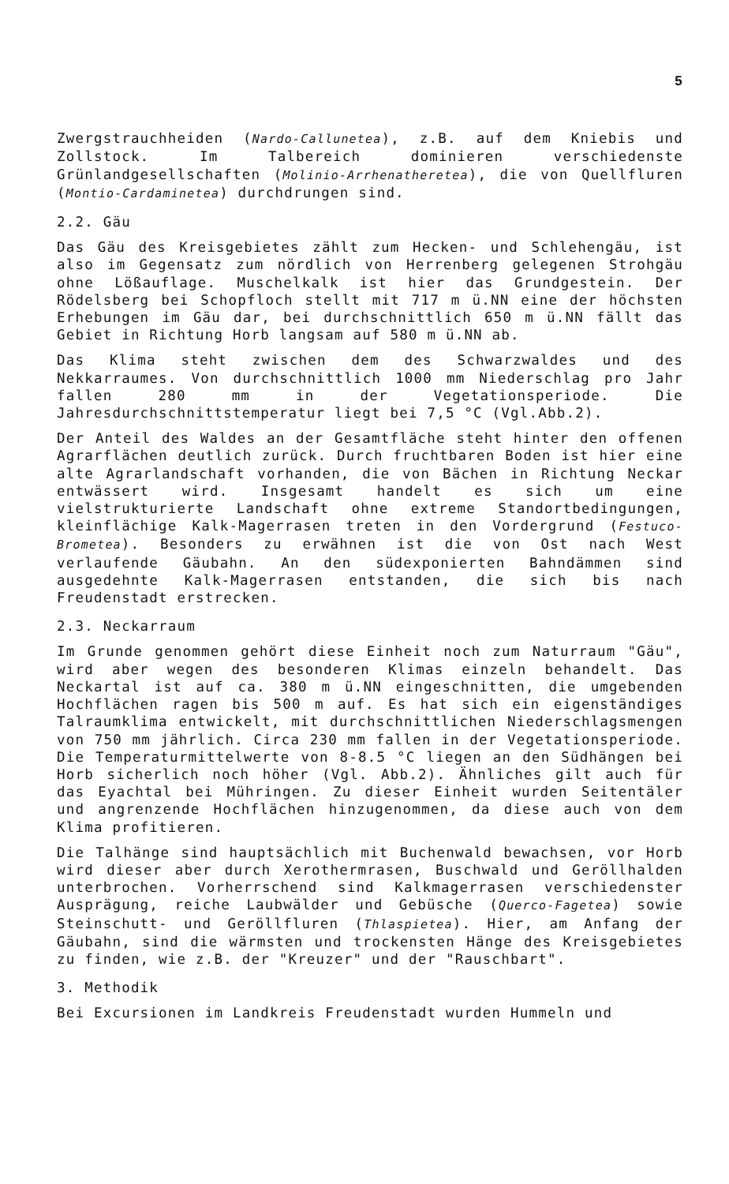5
Zwergstrauchheiden (Nardo-Callunetea), z.B. auf dem Kniebis und Zollstock. Im Talbereich dominieren verschiedenste Grünlandgesellschaften (Molinio-Arrhenatheretea), die von Quellfluren (Montio-Cardaminetea) durchdrungen sind.
2.2. Gäu
Das Gäu des Kreisgebietes zählt zum Hecken- und Schlehengäu, ist also im Gegensatz zum nördlich von Herrenberg gelegenen Strohgäu ohne Lößauflage. Muschelkalk ist hier das Grundgestein. Der Rödelsberg bei Schopfloch stellt mit 717 m ü.NN eine der höchsten Erhebungen im Gäu dar, bei durchschnittlich 650 m ü.NN fällt das Gebiet in Richtung Horb langsam auf 580 m ü.NN ab.
Das Klima steht zwischen dem des Schwarzwaldes und des Nekkarraumes. Von durchschnittlich 1000 mm Niederschlag pro Jahr fallen 280 mm in der Vegetationsperiode. Die Jahresdurchschnittstemperatur liegt bei 7,5 °C (Vgl.Abb.2).
Der Anteil des Waldes an der Gesamtfläche steht hinter den offenen Agrarflächen deutlich zurück. Durch fruchtbaren Boden ist hier eine alte Agrarlandschaft vorhanden, die von Bächen in Richtung Neckar entwässert wird. Insgesamt handelt es sich um eine vielstrukturierte Landschaft ohne extreme Standortbedingungen, kleinflächige Kalk-Magerrasen treten in den Vordergrund (Festuco-Brometea). Besonders zu erwähnen ist die von Ost nach West verlaufende Gäubahn. An den südexponierten Bahndämmen sind ausgedehnte Kalk-Magerrasen entstanden, die sich bis nach Freudenstadt erstrecken.
2.3. Neckarraum
Im Grunde genommen gehört diese Einheit noch zum Naturraum "Gäu", wird aber wegen des besonderen Klimas einzeln behandelt. Das Neckartal ist auf ca. 380 m ü.NN eingeschnitten, die umgebenden Hochflächen ragen bis 500 m auf. Es hat sich ein eigenständiges Talraumklima entwickelt, mit durchschnittlichen Niederschlagsmengen von 750 mm jährlich. Circa 230 mm fallen in der Vegetationsperiode. Die Temperaturmittelwerte von 8-8.5 °C liegen an den Südhängen bei Horb sicherlich noch höher (Vgl. Abb.2). Ähnliches gilt auch für das Eyachtal bei Mühringen. Zu dieser Einheit wurden Seitentäler und angrenzende Hochflächen hinzugenommen, da diese auch von dem Klima profitieren.
Die Talhänge sind hauptsächlich mit Buchenwald bewachsen, vor Horb wird dieser aber durch Xerothermrasen, Buschwald und Geröllhalden unterbrochen. Vorherrschend sind Kalkmagerrasen verschiedenster Ausprägung, reiche Laubwälder und Gebüsche (Querco-Fagetea) sowie Steinschutt- und Geröllfluren (Thlaspietea). Hier, am Anfang der Gäubahn, sind die wärmsten und trockensten Hänge des Kreisgebietes zu finden, wie z.B. der "Kreuzer" und der "Rauschbart".
3. Methodik
Bei Excursionen im Landkreis Freudenstadt wurden Hummeln und